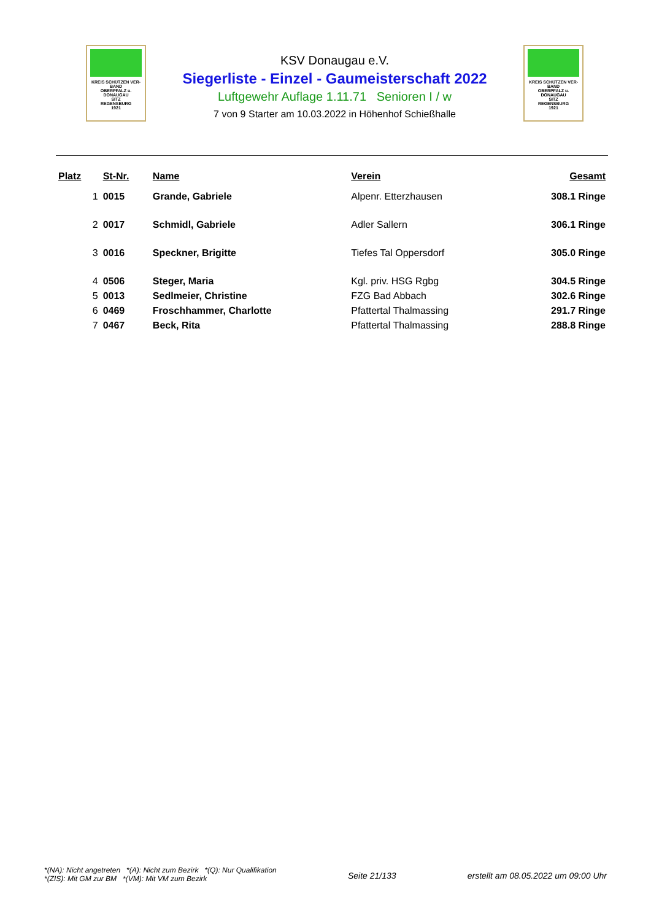KREIS SCHÜTZEN VER-BAND
OBERPFALZ u.
DONAUGAU
SITZ
REGENSBURG
1921
KSV Donaugau e.V.
Siegerliste - Einzel - Gaumeisterschaft 2022
Luftgewehr Auflage 1.11.71 Senioren I / w
7 von 9 Starter am 10.03.2022 in Höhenhof Schießhalle
KREIS SCHÜTZEN VER-BAND
OBERPFALZ u.
DONAUGAU
SITZ
REGENSBURG
1921
| Platz | St-Nr. | Name | Verein | Gesamt |
| --- | --- | --- | --- | --- |
| 1 | 0015 | Grande, Gabriele | Alpenr. Etterzhausen | 308.1 Ringe |
| 2 | 0017 | Schmidl, Gabriele | Adler Sallern | 306.1 Ringe |
| 3 | 0016 | Speckner, Brigitte | Tiefes Tal Oppersdorf | 305.0 Ringe |
| 4 | 0506 | Steger, Maria | Kgl. priv. HSG Rgbg | 304.5 Ringe |
| 5 | 0013 | Sedlmeier, Christine | FZG Bad Abbach | 302.6 Ringe |
| 6 | 0469 | Froschhammer, Charlotte | Pfattertal Thalmassing | 291.7 Ringe |
| 7 | 0467 | Beck, Rita | Pfattertal Thalmassing | 288.8 Ringe |
*(NA): Nicht angetreten *(A): Nicht zum Bezirk *(Q): Nur Qualifikation
*(ZIS): Mit GM zur BM *(VM): Mit VM zum Bezirk
Seite 21/133 erstellt am 08.05.2022 um 09:00 Uhr